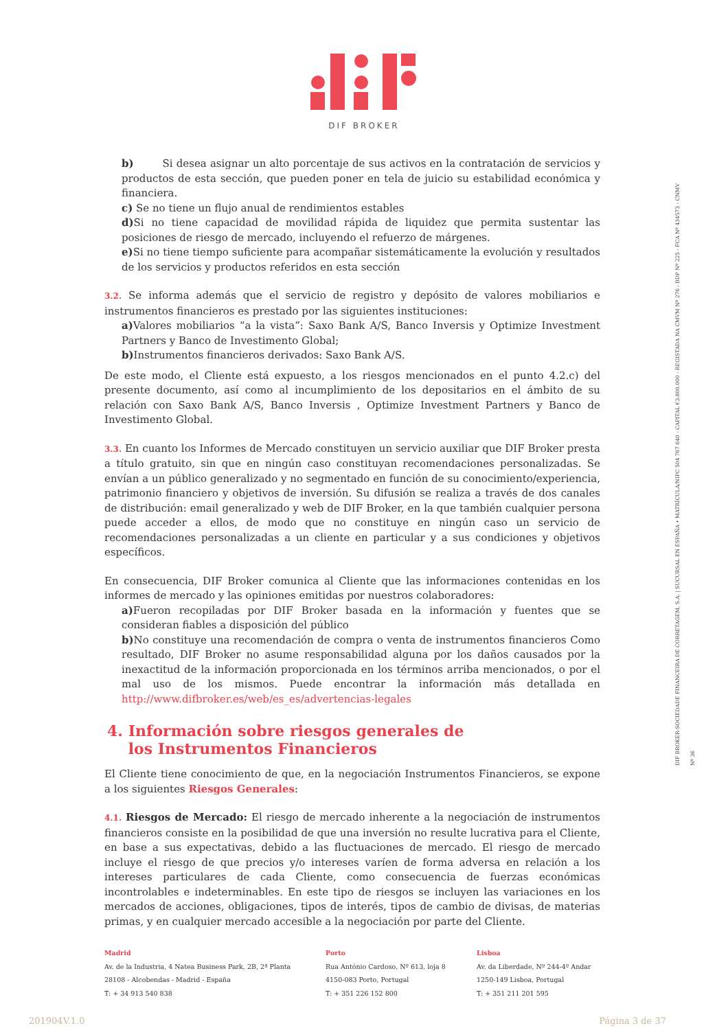DIF BROKER
DIF BROKER-SOCIEDADE FINANCEIRA DE CORRETAGEM, S.A. | SUCURSAL EN ESPAÑA • MATRÍCULA/NIPC 504 767 640 - CAPITAL €3.800.000 - REGISTADA NA CMVM Nº 276 - BDP Nº 225 - FCA Nº 434573 - CNMV Nº 36
b) Si desea asignar un alto porcentaje de sus activos en la contratación de servicios y productos de esta sección, que pueden poner en tela de juicio su estabilidad económica y financiera.
c) Se no tiene un flujo anual de rendimientos estables
d) Si no tiene capacidad de movilidad rápida de liquidez que permita sustentar las posiciones de riesgo de mercado, incluyendo el refuerzo de márgenes.
e) Si no tiene tiempo suficiente para acompañar sistemáticamente la evolución y resultados de los servicios y productos referidos en esta sección
3.2. Se informa además que el servicio de registro y depósito de valores mobiliarios e instrumentos financieros es prestado por las siguientes instituciones:
a) Valores mobiliarios “a la vista”: Saxo Bank A/S, Banco Inversis y Optimize Investment Partners y Banco de Investimento Global;
b) Instrumentos financieros derivados: Saxo Bank A/S.
De este modo, el Cliente está expuesto, a los riesgos mencionados en el punto 4.2.c) del presente documento, así como al incumplimiento de los depositarios en el ámbito de su relación con Saxo Bank A/S, Banco Inversis , Optimize Investment Partners y Banco de Investimento Global.
3.3. En cuanto los Informes de Mercado constituyen un servicio auxiliar que DIF Broker presta a título gratuito, sin que en ningún caso constituyan recomendaciones personalizadas. Se envían a un público generalizado y no segmentado en función de su conocimiento/experiencia, patrimonio financiero y objetivos de inversión. Su difusión se realiza a través de dos canales de distribución: email generalizado y web de DIF Broker, en la que también cualquier persona puede acceder a ellos, de modo que no constituye en ningún caso un servicio de recomendaciones personalizadas a un cliente en particular y a sus condiciones y objetivos específicos.
En consecuencia, DIF Broker comunica al Cliente que las informaciones contenidas en los informes de mercado y las opiniones emitidas por nuestros colaboradores:
a) Fueron recopiladas por DIF Broker basada en la información y fuentes que se consideran fiables a disposición del público
b) No constituye una recomendación de compra o venta de instrumentos financieros Como resultado, DIF Broker no asume responsabilidad alguna por los daños causados por la inexactitud de la información proporcionada en los términos arriba mencionados, o por el mal uso de los mismos. Puede encontrar la información más detallada en http://www.difbroker.es/web/es_es/advertencias-legales
4. Información sobre riesgos generales de
los Instrumentos Financieros
El Cliente tiene conocimiento de que, en la negociación Instrumentos Financieros, se expone a los siguientes Riesgos Generales:
4.1. Riesgos de Mercado: El riesgo de mercado inherente a la negociación de instrumentos financieros consiste en la posibilidad de que una inversión no resulte lucrativa para el Cliente, en base a sus expectativas, debido a las fluctuaciones de mercado. El riesgo de mercado incluye el riesgo de que precios y/o intereses varíen de forma adversa en relación a los intereses particulares de cada Cliente, como consecuencia de fuerzas económicas incontrolables e indeterminables. En este tipo de riesgos se incluyen las variaciones en los mercados de acciones, obligaciones, tipos de interés, tipos de cambio de divisas, de materias primas, y en cualquier mercado accesible a la negociación por parte del Cliente.
Madrid
Av. de la Industria, 4 Natea Business Park, 2B, 2ª Planta
28108 - Alcobendas - Madrid - España
T: + 34 913 540 838
Porto
Rua António Cardoso, Nº 613, loja 8
4150-083 Porto, Portugal
T: + 351 226 152 800
Lisboa
Av. da Liberdade, Nº 244-4º Andar
1250-149 Lisboa, Portugal
T: + 351 211 201 595
201904V.1.0 Página 3 de 37